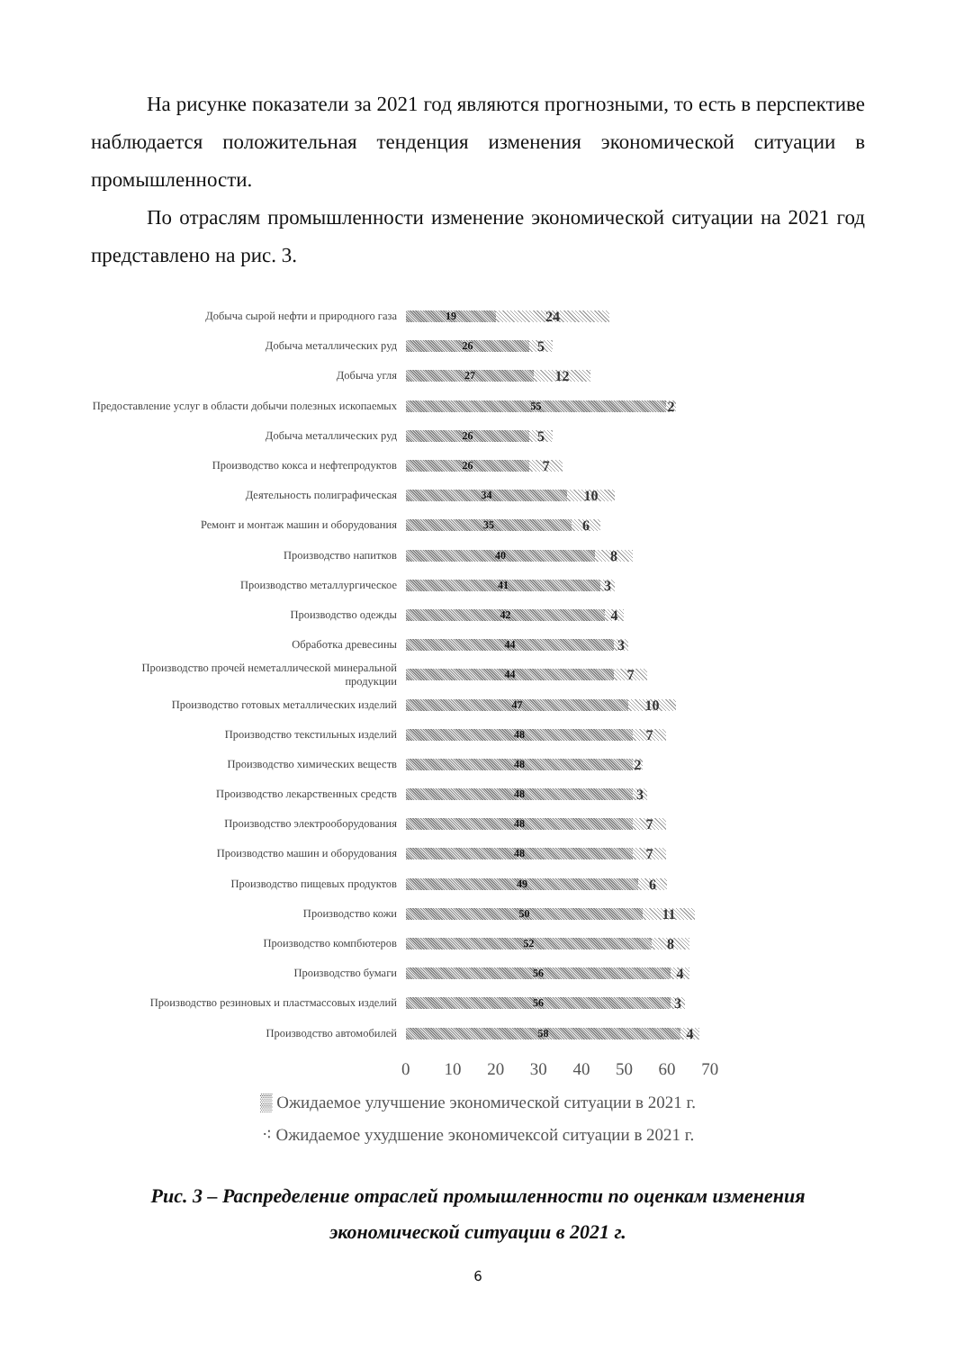На рисунке показатели за 2021 год являются прогнозными, то есть в перспективе наблюдается положительная тенденция изменения экономической ситуации в промышленности.
По отраслям промышленности изменение экономической ситуации на 2021 год представлено на рис. 3.
Добыча сырой нефти и природного газа
19
24
Добыча металлических руд
26
5
Добыча угля
27
12
Предоставление услуг в области добычи полезных ископаемых
55
2
Добыча металлических руд
26
5
Производство кокса и нефтепродуктов
26
7
Деятельность полиграфическая
34
10
Ремонт и монтаж машин и оборудования
35
6
Производство напитков
40
8
Производство металлургическое
41
3
Производство одежды
42
4
Обработка древесины
44
3
Производство прочей неметаллической минеральной продукции
44
7
Производство готовых металлических изделий
47
10
Производство текстильных изделий
48
7
Производство химических веществ
48
2
Производство лекарственных средств
48
3
Производство электрооборудования
48
7
Производство машин и оборудования
48
7
Производство пищевых продуктов
49
6
Производство кожи
50
11
Производство компбютеров
52
8
Производство бумаги
56
4
Производство резиновых и пластмассовых изделий
56
3
Производство автомобилей
58
4
0 10 20 30 40 50 60 70
▒ Ожидаемое улучшение экономической ситуации в 2021 г.
⁖ Ожидаемое ухудшение экономичексой ситуации в 2021 г.
Рис. 3 – Распределение отраслей промышленности по оценкам изменения
экономической ситуации в 2021 г.
6